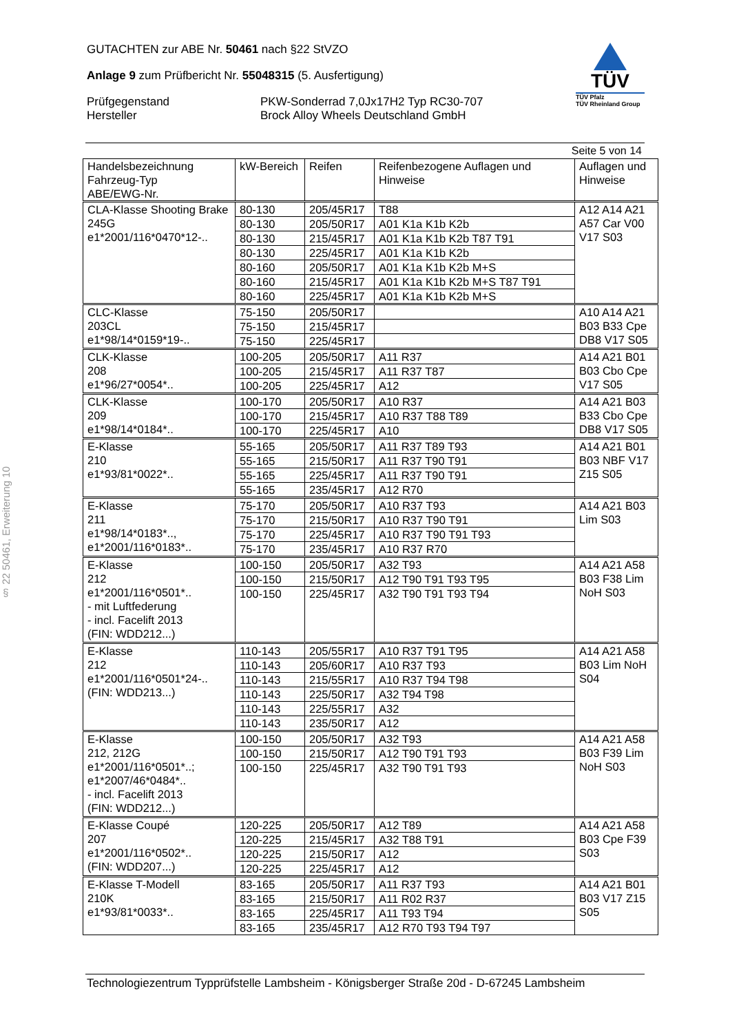GUTACHTEN zur ABE Nr. 50461 nach §22 StVZO
Anlage 9 zum Prüfbericht Nr. 55048315 (5. Ausfertigung)
Prüfgegenstand PKW-Sonderrad 7,0Jx17H2 Typ RC30-707
Hersteller Brock Alloy Wheels Deutschland GmbH
TÜV
TÜV Pfalz
TÜV Rheinland Group
Seite 5 von 14
§ 22 50461, Erweiterung 10
| Handelsbezeichnung Fahrzeug-Typ ABE/EWG-Nr. | kW-Bereich | Reifen | Reifenbezogene Auflagen und Hinweise | Auflagen und Hinweise |
| --- | --- | --- | --- | --- |
| CLA-Klasse Shooting Brake 245G e1*2001/116*0470*12-.. | 80-130 | 205/45R17 | T88 | A12 A14 A21 A57 Car V00 V17 S03 |
| | 80-130 | 205/50R17 | A01 K1a K1b K2b | |
| | 80-130 | 215/45R17 | A01 K1a K1b K2b T87 T91 | |
| | 80-130 | 225/45R17 | A01 K1a K1b K2b | |
| | 80-160 | 205/50R17 | A01 K1a K1b K2b M+S | |
| | 80-160 | 215/45R17 | A01 K1a K1b K2b M+S T87 T91 | |
| | 80-160 | 225/45R17 | A01 K1a K1b K2b M+S | |
| CLC-Klasse 203CL e1*98/14*0159*19-.. | 75-150 | 205/50R17 | | A10 A14 A21 B03 B33 Cpe DB8 V17 S05 |
| | 75-150 | 215/45R17 | | |
| | 75-150 | 225/45R17 | | |
| CLK-Klasse 208 e1*96/27*0054*.. | 100-205 | 205/50R17 | A11 R37 | A14 A21 B01 B03 Cbo Cpe V17 S05 |
| | 100-205 | 215/45R17 | A11 R37 T87 | |
| | 100-205 | 225/45R17 | A12 | |
| CLK-Klasse 209 e1*98/14*0184*.. | 100-170 | 205/50R17 | A10 R37 | A14 A21 B03 B33 Cbo Cpe DB8 V17 S05 |
| | 100-170 | 215/45R17 | A10 R37 T88 T89 | |
| | 100-170 | 225/45R17 | A10 | |
| E-Klasse 210 e1*93/81*0022*.. | 55-165 | 205/50R17 | A11 R37 T89 T93 | A14 A21 B01 B03 NBF V17 Z15 S05 |
| | 55-165 | 215/50R17 | A11 R37 T90 T91 | |
| | 55-165 | 225/45R17 | A11 R37 T90 T91 | |
| | 55-165 | 235/45R17 | A12 R70 | |
| E-Klasse 211 e1*98/14*0183*.., e1*2001/116*0183*.. | 75-170 | 205/50R17 | A10 R37 T93 | A14 A21 B03 Lim S03 |
| | 75-170 | 215/50R17 | A10 R37 T90 T91 | |
| | 75-170 | 225/45R17 | A10 R37 T90 T91 T93 | |
| | 75-170 | 235/45R17 | A10 R37 R70 | |
| E-Klasse 212 e1*2001/116*0501*.. - mit Luftfederung - incl. Facelift 2013 (FIN: WDD212...) | 100-150 | 205/50R17 | A32 T93 | A14 A21 A58 B03 F38 Lim NoH S03 |
| | 100-150 | 215/50R17 | A12 T90 T91 T93 T95 | |
| | 100-150 | 225/45R17 | A32 T90 T91 T93 T94 | |
| E-Klasse 212 e1*2001/116*0501*24-.. (FIN: WDD213...) | 110-143 | 205/55R17 | A10 R37 T91 T95 | A14 A21 A58 B03 Lim NoH S04 |
| | 110-143 | 205/60R17 | A10 R37 T93 | |
| | 110-143 | 215/55R17 | A10 R37 T94 T98 | |
| | 110-143 | 225/50R17 | A32 T94 T98 | |
| | 110-143 | 225/55R17 | A32 | |
| | 110-143 | 235/50R17 | A12 | |
| E-Klasse 212, 212G e1*2001/116*0501*..; e1*2007/46*0484*.. - incl. Facelift 2013 (FIN: WDD212...) | 100-150 | 205/50R17 | A32 T93 | A14 A21 A58 B03 F39 Lim NoH S03 |
| | 100-150 | 215/50R17 | A12 T90 T91 T93 | |
| | 100-150 | 225/45R17 | A32 T90 T91 T93 | |
| E-Klasse Coupé 207 e1*2001/116*0502*.. (FIN: WDD207...) | 120-225 | 205/50R17 | A12 T89 | A14 A21 A58 B03 Cpe F39 S03 |
| | 120-225 | 215/45R17 | A32 T88 T91 | |
| | 120-225 | 215/50R17 | A12 | |
| | 120-225 | 225/45R17 | A12 | |
| E-Klasse T-Modell 210K e1*93/81*0033*.. | 83-165 | 205/50R17 | A11 R37 T93 | A14 A21 B01 B03 V17 Z15 S05 |
| | 83-165 | 215/50R17 | A11 R02 R37 | |
| | 83-165 | 225/45R17 | A11 T93 T94 | |
| | 83-165 | 235/45R17 | A12 R70 T93 T94 T97 | |
Technologiezentrum Typprüfstelle Lambsheim - Königsberger Straße 20d - D-67245 Lambsheim